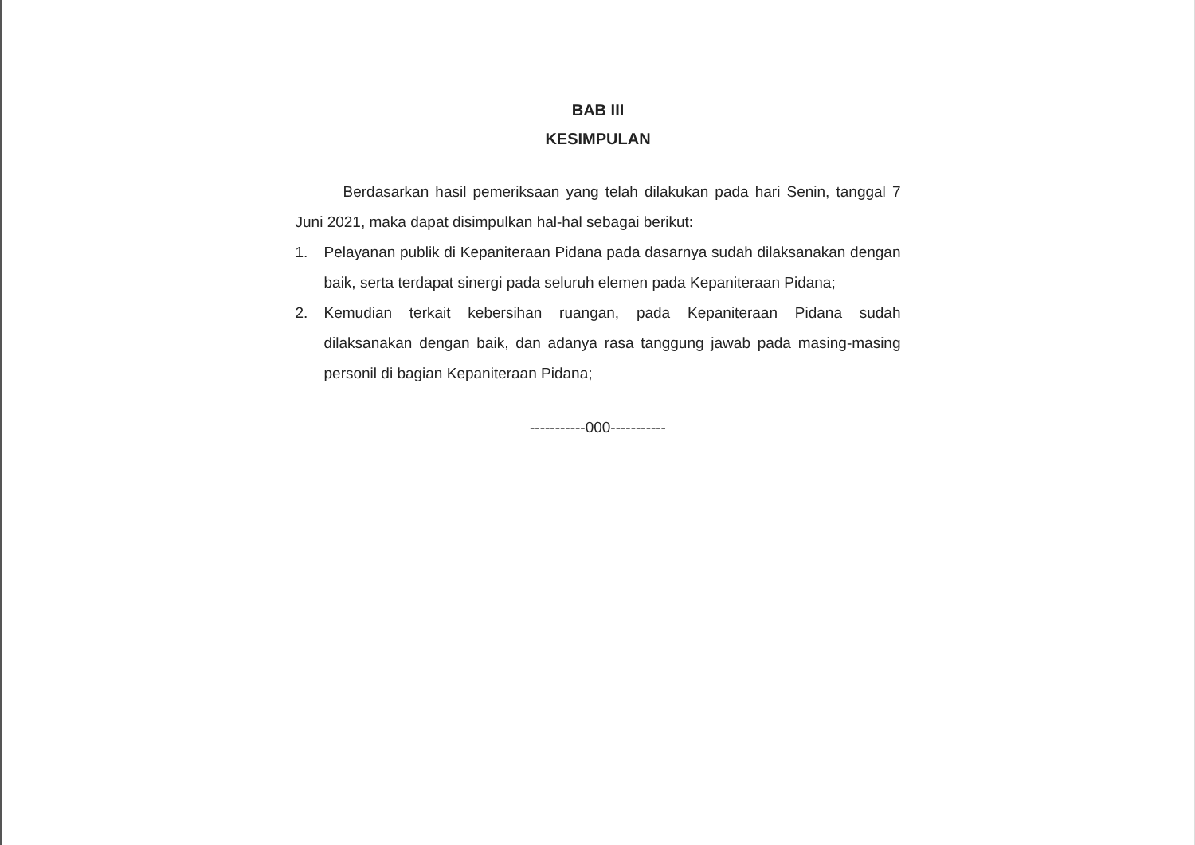BAB III
KESIMPULAN
Berdasarkan hasil pemeriksaan yang telah dilakukan pada hari Senin, tanggal 7 Juni 2021, maka dapat disimpulkan hal-hal sebagai berikut:
1. Pelayanan publik di Kepaniteraan Pidana pada dasarnya sudah dilaksanakan dengan baik, serta terdapat sinergi pada seluruh elemen pada Kepaniteraan Pidana;
2. Kemudian terkait kebersihan ruangan, pada Kepaniteraan Pidana sudah dilaksanakan dengan baik, dan adanya rasa tanggung jawab pada masing-masing personil di bagian Kepaniteraan Pidana;
-----------000-----------